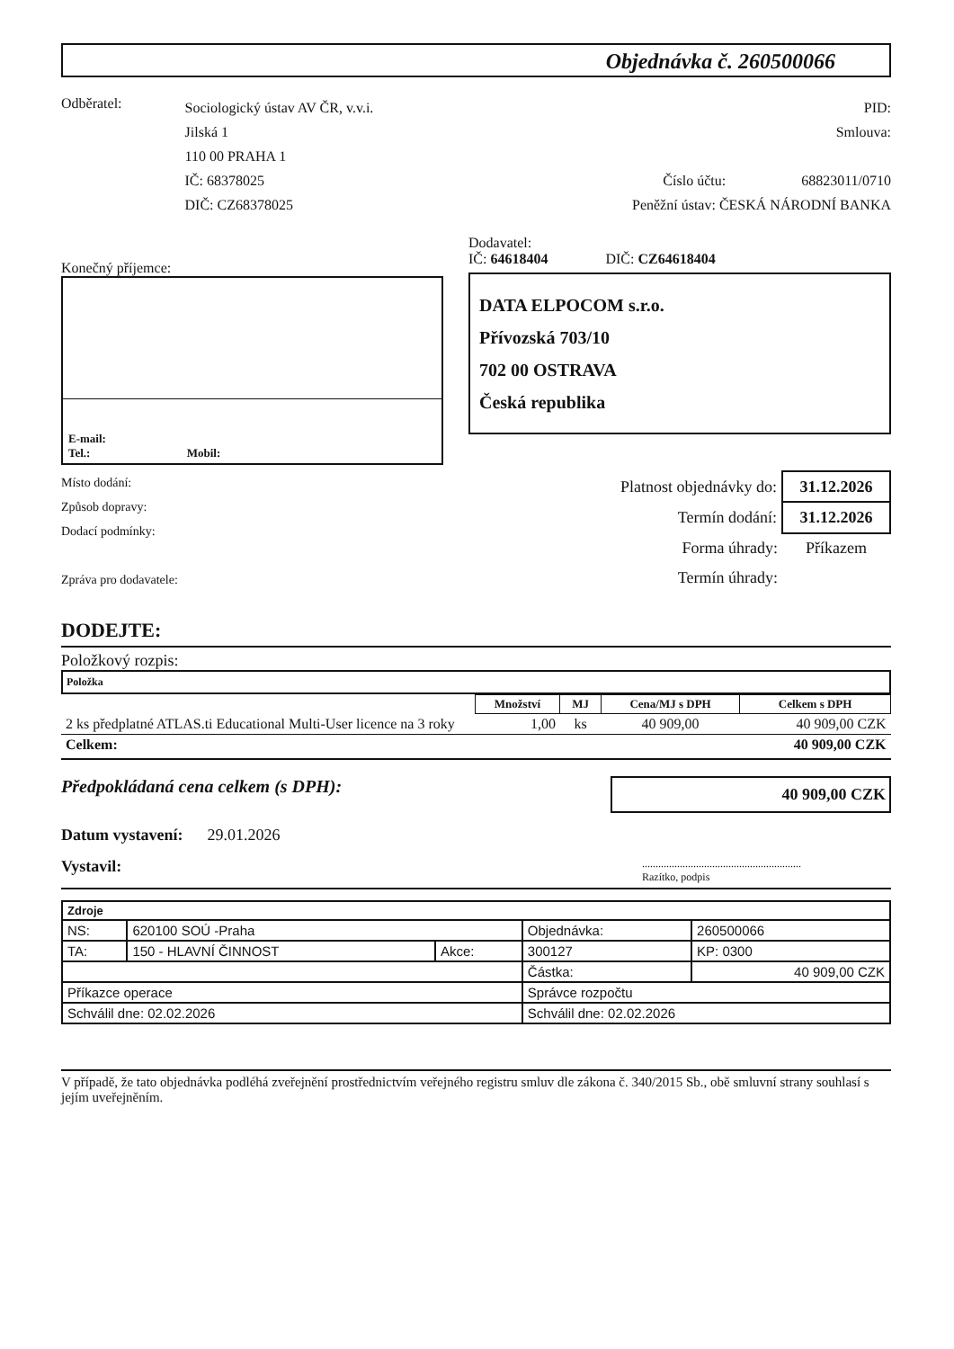Objednávka č. 260500066
Odběratel:
Sociologický ústav AV ČR, v.v.i.
Jilská 1
110 00 PRAHA 1
IČ: 68378025
DIČ: CZ68378025
PID:
Smlouva:
Číslo účtu: 68823011/0710
Peněžní ústav: ČESKÁ NÁRODNÍ BANKA
Konečný příjemce:
E-mail:
Tel.: Mobil:
Dodavatel:
IČ: 64618404 DIČ: CZ64618404
DATA ELPOCOM s.r.o.
Přívozská 703/10
702 00 OSTRAVA
Česká republika
Místo dodání:
Způsob dopravy:
Dodací podmínky:
Zpráva pro dodavatele:
| Platnost objednávky do: | 31.12.2026 |
| Termín dodání: | 31.12.2026 |
| Forma úhrady: | Příkazem |
| Termín úhrady: | |
DODEJTE:
Položkový rozpis:
Položka
| | Množství | MJ | Cena/MJ s DPH | Celkem s DPH |
| 2 ks předplatné ATLAS.ti Educational Multi-User licence na 3 roky | 1,00 | ks | 40 909,00 | 40 909,00 CZK |
| Celkem: | 40 909,00 CZK | | | |
Předpokládaná cena celkem (s DPH):
40 909,00 CZK
Datum vystavení: 29.01.2026
Vystavil:...........................................................
Razítko, podpis
| Zdroje | | | | | |
| NS: | 620100 SOÚ -Praha | | Objednávka: | 260500066 | |
| TA: | 150 - HLAVNÍ ČINNOST | Akce: | 300127 | | KP: 0300 |
| | | | Částka: | 40 909,00 CZK | |
| Příkazce operace | | | Správce rozpočtu | | |
| Schválil dne: 02.02.2026 | | | Schválil dne: 02.02.2026 | | |
V případě, že tato objednávka podléhá zveřejnění prostřednictvím veřejného registru smluv dle zákona č. 340/2015 Sb., obě smluvní strany souhlasí s jejím uveřejněním.